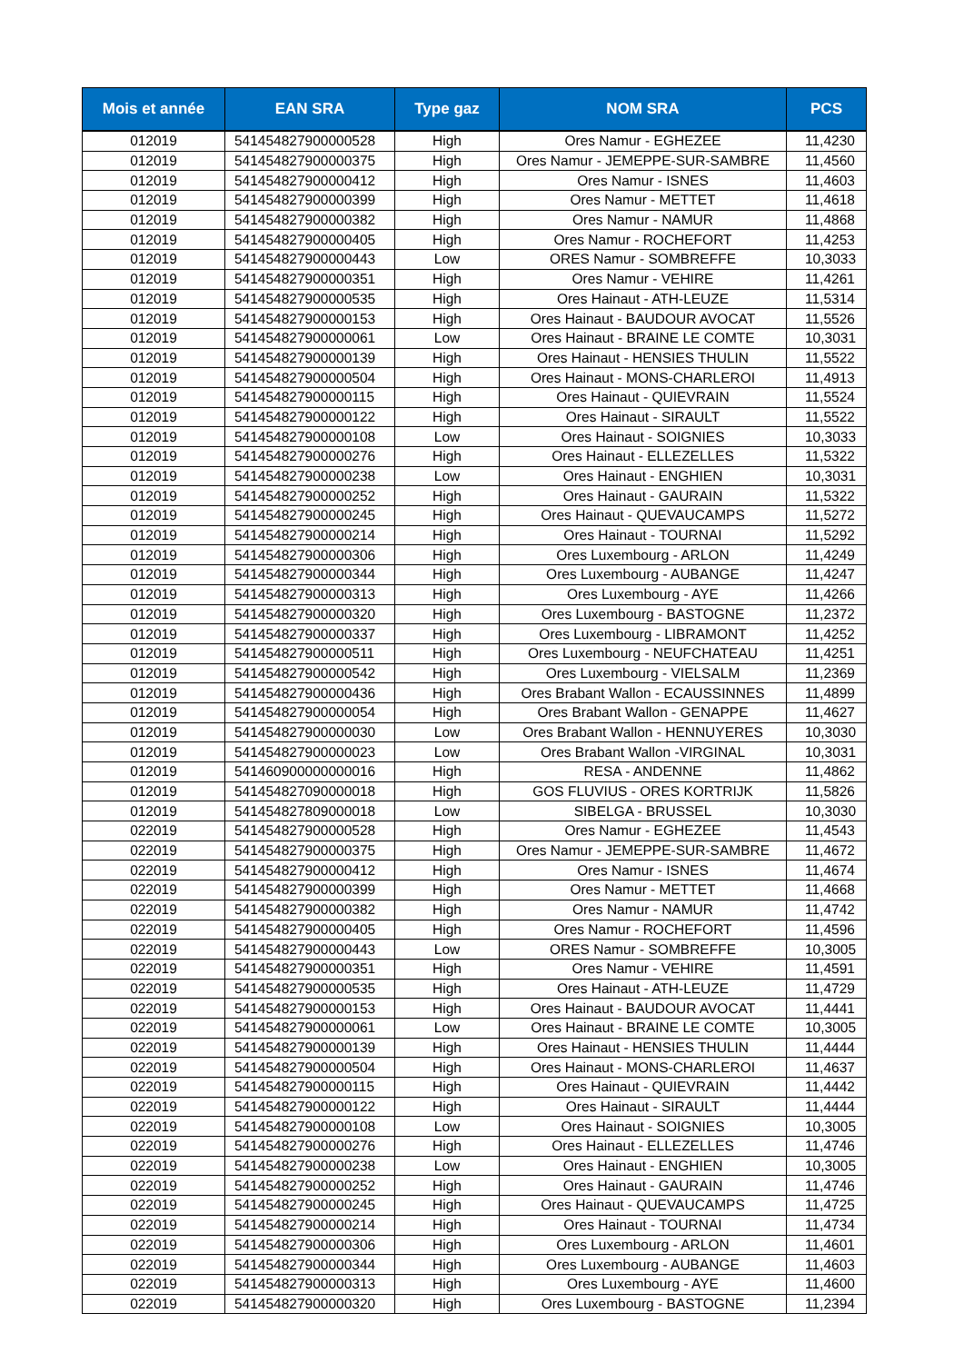| Mois et année | EAN SRA | Type gaz | NOM SRA | PCS |
| --- | --- | --- | --- | --- |
| 012019 | 541454827900000528 | High | Ores Namur - EGHEZEE | 11,4230 |
| 012019 | 541454827900000375 | High | Ores Namur - JEMEPPE-SUR-SAMBRE | 11,4560 |
| 012019 | 541454827900000412 | High | Ores Namur - ISNES | 11,4603 |
| 012019 | 541454827900000399 | High | Ores Namur - METTET | 11,4618 |
| 012019 | 541454827900000382 | High | Ores Namur - NAMUR | 11,4868 |
| 012019 | 541454827900000405 | High | Ores Namur - ROCHEFORT | 11,4253 |
| 012019 | 541454827900000443 | Low | ORES Namur - SOMBREFFE | 10,3033 |
| 012019 | 541454827900000351 | High | Ores Namur - VEHIRE | 11,4261 |
| 012019 | 541454827900000535 | High | Ores Hainaut - ATH-LEUZE | 11,5314 |
| 012019 | 541454827900000153 | High | Ores Hainaut - BAUDOUR AVOCAT | 11,5526 |
| 012019 | 541454827900000061 | Low | Ores Hainaut - BRAINE LE COMTE | 10,3031 |
| 012019 | 541454827900000139 | High | Ores Hainaut - HENSIES THULIN | 11,5522 |
| 012019 | 541454827900000504 | High | Ores Hainaut - MONS-CHARLEROI | 11,4913 |
| 012019 | 541454827900000115 | High | Ores Hainaut - QUIEVRAIN | 11,5524 |
| 012019 | 541454827900000122 | High | Ores Hainaut - SIRAULT | 11,5522 |
| 012019 | 541454827900000108 | Low | Ores Hainaut - SOIGNIES | 10,3033 |
| 012019 | 541454827900000276 | High | Ores Hainaut - ELLEZELLES | 11,5322 |
| 012019 | 541454827900000238 | Low | Ores Hainaut - ENGHIEN | 10,3031 |
| 012019 | 541454827900000252 | High | Ores Hainaut - GAURAIN | 11,5322 |
| 012019 | 541454827900000245 | High | Ores Hainaut - QUEVAUCAMPS | 11,5272 |
| 012019 | 541454827900000214 | High | Ores Hainaut - TOURNAI | 11,5292 |
| 012019 | 541454827900000306 | High | Ores Luxembourg - ARLON | 11,4249 |
| 012019 | 541454827900000344 | High | Ores Luxembourg - AUBANGE | 11,4247 |
| 012019 | 541454827900000313 | High | Ores Luxembourg - AYE | 11,4266 |
| 012019 | 541454827900000320 | High | Ores Luxembourg - BASTOGNE | 11,2372 |
| 012019 | 541454827900000337 | High | Ores Luxembourg - LIBRAMONT | 11,4252 |
| 012019 | 541454827900000511 | High | Ores Luxembourg - NEUFCHATEAU | 11,4251 |
| 012019 | 541454827900000542 | High | Ores Luxembourg - VIELSALM | 11,2369 |
| 012019 | 541454827900000436 | High | Ores Brabant Wallon - ECAUSSINNES | 11,4899 |
| 012019 | 541454827900000054 | High | Ores Brabant Wallon - GENAPPE | 11,4627 |
| 012019 | 541454827900000030 | Low | Ores Brabant Wallon - HENNUYERES | 10,3030 |
| 012019 | 541454827900000023 | Low | Ores Brabant Wallon -VIRGINAL | 10,3031 |
| 012019 | 541460900000000016 | High | RESA - ANDENNE | 11,4862 |
| 012019 | 541454827090000018 | High | GOS FLUVIUS - ORES KORTRIJK | 11,5826 |
| 012019 | 541454827809000018 | Low | SIBELGA - BRUSSEL | 10,3030 |
| 022019 | 541454827900000528 | High | Ores Namur - EGHEZEE | 11,4543 |
| 022019 | 541454827900000375 | High | Ores Namur - JEMEPPE-SUR-SAMBRE | 11,4672 |
| 022019 | 541454827900000412 | High | Ores Namur - ISNES | 11,4674 |
| 022019 | 541454827900000399 | High | Ores Namur - METTET | 11,4668 |
| 022019 | 541454827900000382 | High | Ores Namur - NAMUR | 11,4742 |
| 022019 | 541454827900000405 | High | Ores Namur - ROCHEFORT | 11,4596 |
| 022019 | 541454827900000443 | Low | ORES Namur - SOMBREFFE | 10,3005 |
| 022019 | 541454827900000351 | High | Ores Namur - VEHIRE | 11,4591 |
| 022019 | 541454827900000535 | High | Ores Hainaut - ATH-LEUZE | 11,4729 |
| 022019 | 541454827900000153 | High | Ores Hainaut - BAUDOUR AVOCAT | 11,4441 |
| 022019 | 541454827900000061 | Low | Ores Hainaut - BRAINE LE COMTE | 10,3005 |
| 022019 | 541454827900000139 | High | Ores Hainaut - HENSIES THULIN | 11,4444 |
| 022019 | 541454827900000504 | High | Ores Hainaut - MONS-CHARLEROI | 11,4637 |
| 022019 | 541454827900000115 | High | Ores Hainaut - QUIEVRAIN | 11,4442 |
| 022019 | 541454827900000122 | High | Ores Hainaut - SIRAULT | 11,4444 |
| 022019 | 541454827900000108 | Low | Ores Hainaut - SOIGNIES | 10,3005 |
| 022019 | 541454827900000276 | High | Ores Hainaut - ELLEZELLES | 11,4746 |
| 022019 | 541454827900000238 | Low | Ores Hainaut - ENGHIEN | 10,3005 |
| 022019 | 541454827900000252 | High | Ores Hainaut - GAURAIN | 11,4746 |
| 022019 | 541454827900000245 | High | Ores Hainaut - QUEVAUCAMPS | 11,4725 |
| 022019 | 541454827900000214 | High | Ores Hainaut - TOURNAI | 11,4734 |
| 022019 | 541454827900000306 | High | Ores Luxembourg - ARLON | 11,4601 |
| 022019 | 541454827900000344 | High | Ores Luxembourg - AUBANGE | 11,4603 |
| 022019 | 541454827900000313 | High | Ores Luxembourg - AYE | 11,4600 |
| 022019 | 541454827900000320 | High | Ores Luxembourg - BASTOGNE | 11,2394 |